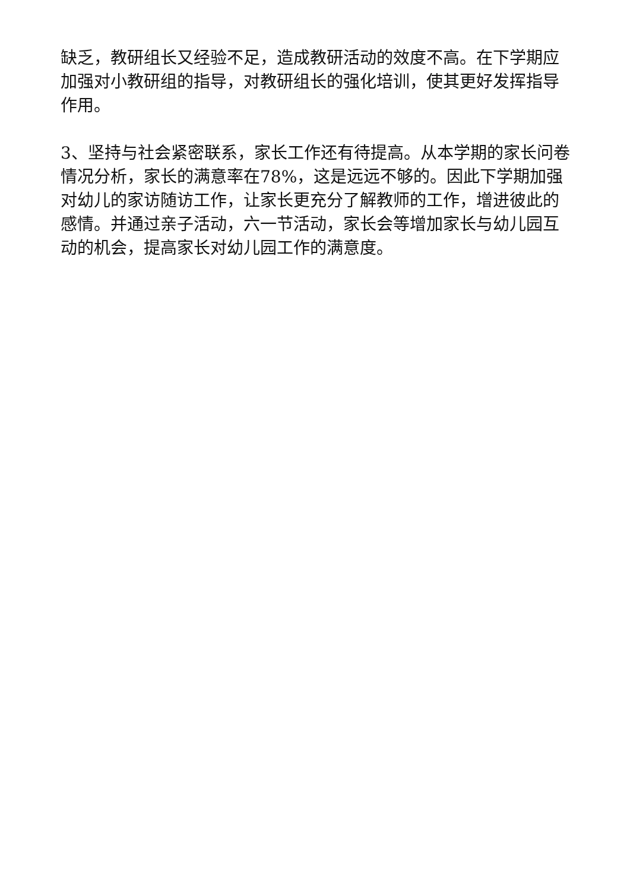缺乏，教研组长又经验不足，造成教研活动的效度不高。在下学期应加强对小教研组的指导，对教研组长的强化培训，使其更好发挥指导作用。
3、坚持与社会紧密联系，家长工作还有待提高。从本学期的家长问卷情况分析，家长的满意率在78%，这是远远不够的。因此下学期加强对幼儿的家访随访工作，让家长更充分了解教师的工作，增进彼此的感情。并通过亲子活动，六一节活动，家长会等增加家长与幼儿园互动的机会，提高家长对幼儿园工作的满意度。